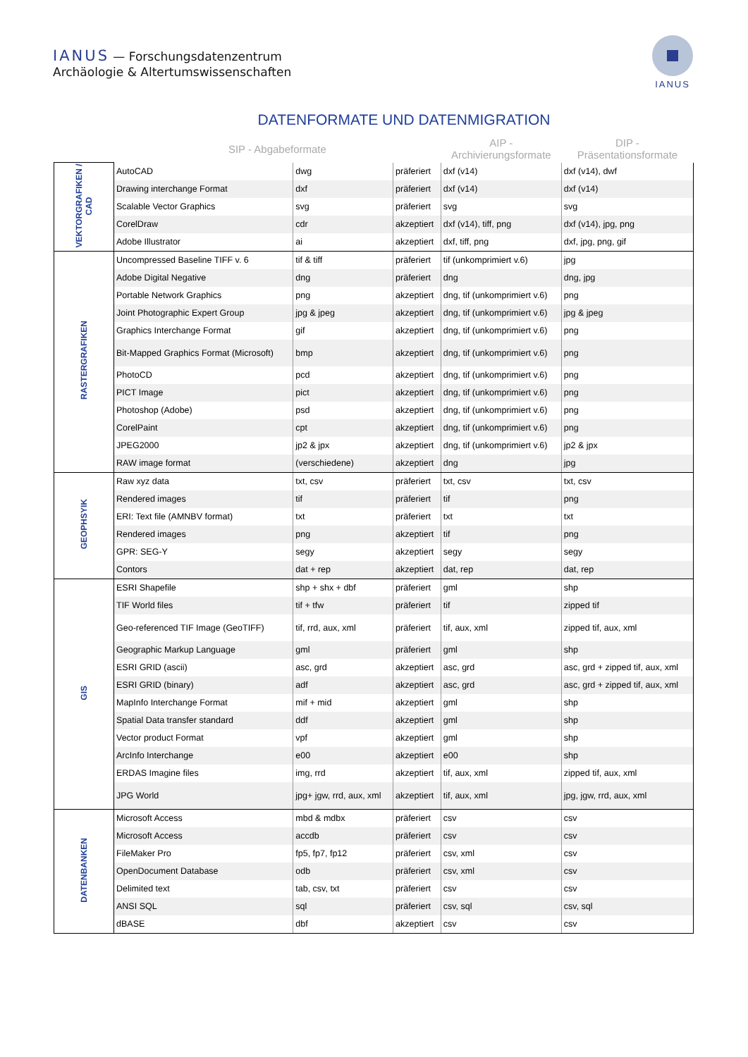IANUS — Forschungsdatenzentrum
Archäologie & Altertumswissenschaften
IANUS
DATENFORMATE UND DATENMIGRATION
| | SIP - Abgabeformate | | | AIP - Archivierungsformate | DIP - Präsentationsformate | |
| --- | --- | --- | --- | --- | --- | --- |
| VEKTORGRAFIKEN / CAD | AutoCAD | dwg | präferiert | dxf (v14) | dxf (v14), dwf | |
| | Drawing interchange Format | dxf | präferiert | dxf (v14) | dxf (v14) | |
| | Scalable Vector Graphics | svg | präferiert | svg | svg | |
| | CorelDraw | cdr | akzeptiert | dxf (v14), tiff, png | dxf (v14), jpg, png | |
| | Adobe Illustrator | ai | akzeptiert | dxf, tiff, png | dxf, jpg, png, gif | |
| RASTERGRAFIKEN | Uncompressed Baseline TIFF v. 6 | tif & tiff | präferiert | tif (unkomprimiert v.6) | jpg | |
| | Adobe Digital Negative | dng | präferiert | dng | dng, jpg | |
| | Portable Network Graphics | png | akzeptiert | dng, tif (unkomprimiert v.6) | png | |
| | Joint Photographic Expert Group | jpg & jpeg | akzeptiert | dng, tif (unkomprimiert v.6) | jpg & jpeg | |
| | Graphics Interchange Format | gif | akzeptiert | dng, tif (unkomprimiert v.6) | png | |
| | Bit-Mapped Graphics Format (Microsoft) | bmp | akzeptiert | dng, tif (unkomprimiert v.6) | png | |
| | PhotoCD | pcd | akzeptiert | dng, tif (unkomprimiert v.6) | png | |
| | PICT Image | pict | akzeptiert | dng, tif (unkomprimiert v.6) | png | |
| | Photoshop (Adobe) | psd | akzeptiert | dng, tif (unkomprimiert v.6) | png | |
| | CorelPaint | cpt | akzeptiert | dng, tif (unkomprimiert v.6) | png | |
| | JPEG2000 | jp2 & jpx | akzeptiert | dng, tif (unkomprimiert v.6) | jp2 & jpx | |
| | RAW image format | (verschiedene) | akzeptiert | dng | jpg | |
| GEOPHSYIK | Raw xyz data | txt, csv | präferiert | txt, csv | txt, csv | |
| | Rendered images | tif | präferiert | tif | png | |
| | ERI: Text file (AMNBV format) | txt | präferiert | txt | txt | |
| | Rendered images | png | akzeptiert | tif | png | |
| | GPR: SEG-Y | segy | akzeptiert | segy | segy | |
| | Contors | dat + rep | akzeptiert | dat, rep | dat, rep | |
| GIS | ESRI Shapefile | shp + shx + dbf | präferiert | gml | shp | |
| | TIF World files | tif + tfw | präferiert | tif | zipped tif | |
| | Geo-referenced TIF Image (GeoTIFF) | tif, rrd, aux, xml | präferiert | tif, aux, xml | zipped tif, aux, xml | |
| | Geographic Markup Language | gml | präferiert | gml | shp | |
| | ESRI GRID (ascii) | asc, grd | akzeptiert | asc, grd | asc, grd + zipped tif, aux, xml | |
| | ESRI GRID (binary) | adf | akzeptiert | asc, grd | asc, grd + zipped tif, aux, xml | |
| | MapInfo Interchange Format | mif + mid | akzeptiert | gml | shp | |
| | Spatial Data transfer standard | ddf | akzeptiert | gml | shp | |
| | Vector product Format | vpf | akzeptiert | gml | shp | |
| | ArcInfo Interchange | e00 | akzeptiert | e00 | shp | |
| | ERDAS Imagine files | img, rrd | akzeptiert | tif, aux, xml | zipped tif, aux, xml | |
| | JPG World | jpg+ jgw, rrd, aux, xml | akzeptiert | tif, aux, xml | jpg, jgw, rrd, aux, xml | |
| | DATENBANKEN | Microsoft Access | mbd & mdbx | präferiert | csv | csv |
| Microsoft Access | | accdb | präferiert | csv | csv | |
| FileMaker Pro | | fp5, fp7, fp12 | präferiert | csv, xml | csv | |
| OpenDocument Database | | odb | präferiert | csv, xml | csv | |
| Delimited text | | tab, csv, txt | präferiert | csv | csv | |
| ANSI SQL | | sql | präferiert | csv, sql | csv, sql | |
| dBASE | | dbf | akzeptiert | csv | csv | |